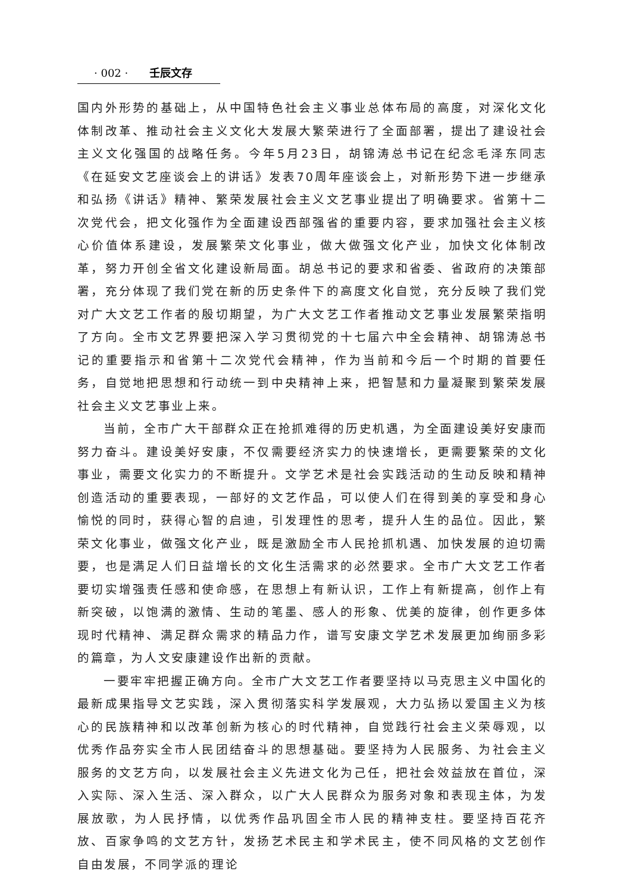· 002 · 壬辰文存
国内外形势的基础上，从中国特色社会主义事业总体布局的高度，对深化文化体制改革、推动社会主义文化大发展大繁荣进行了全面部署，提出了建设社会主义文化强国的战略任务。今年5月23日，胡锦涛总书记在纪念毛泽东同志《在延安文艺座谈会上的讲话》发表70周年座谈会上，对新形势下进一步继承和弘扬《讲话》精神、繁荣发展社会主义文艺事业提出了明确要求。省第十二次党代会，把文化强作为全面建设西部强省的重要内容，要求加强社会主义核心价值体系建设，发展繁荣文化事业，做大做强文化产业，加快文化体制改革，努力开创全省文化建设新局面。胡总书记的要求和省委、省政府的决策部署，充分体现了我们党在新的历史条件下的高度文化自觉，充分反映了我们党对广大文艺工作者的殷切期望，为广大文艺工作者推动文艺事业发展繁荣指明了方向。全市文艺界要把深入学习贯彻党的十七届六中全会精神、胡锦涛总书记的重要指示和省第十二次党代会精神，作为当前和今后一个时期的首要任务，自觉地把思想和行动统一到中央精神上来，把智慧和力量凝聚到繁荣发展社会主义文艺事业上来。
当前，全市广大干部群众正在抢抓难得的历史机遇，为全面建设美好安康而努力奋斗。建设美好安康，不仅需要经济实力的快速增长，更需要繁荣的文化事业，需要文化实力的不断提升。文学艺术是社会实践活动的生动反映和精神创造活动的重要表现，一部好的文艺作品，可以使人们在得到美的享受和身心愉悦的同时，获得心智的启迪，引发理性的思考，提升人生的品位。因此，繁荣文化事业，做强文化产业，既是激励全市人民抢抓机遇、加快发展的迫切需要，也是满足人们日益增长的文化生活需求的必然要求。全市广大文艺工作者要切实增强责任感和使命感，在思想上有新认识，工作上有新提高，创作上有新突破，以饱满的激情、生动的笔墨、感人的形象、优美的旋律，创作更多体现时代精神、满足群众需求的精品力作，谱写安康文学艺术发展更加绚丽多彩的篇章，为人文安康建设作出新的贡献。
一要牢牢把握正确方向。全市广大文艺工作者要坚持以马克思主义中国化的最新成果指导文艺实践，深入贯彻落实科学发展观，大力弘扬以爱国主义为核心的民族精神和以改革创新为核心的时代精神，自觉践行社会主义荣辱观，以优秀作品夯实全市人民团结奋斗的思想基础。要坚持为人民服务、为社会主义服务的文艺方向，以发展社会主义先进文化为己任，把社会效益放在首位，深入实际、深入生活、深入群众，以广大人民群众为服务对象和表现主体，为发展放歌，为人民抒情，以优秀作品巩固全市人民的精神支柱。要坚持百花齐放、百家争鸣的文艺方针，发扬艺术民主和学术民主，使不同风格的文艺创作自由发展，不同学派的理论